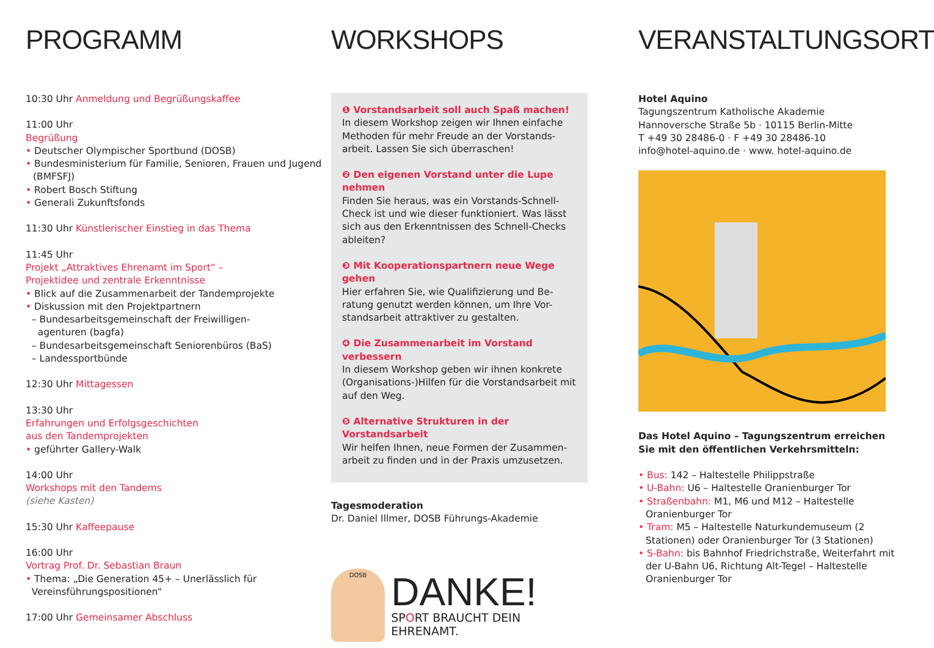PROGRAMM
10:30 Uhr Anmeldung und Begrüßungskaffee
11:00 Uhr
Begrüßung
• Deutscher Olympischer Sportbund (DOSB)
• Bundesministerium für Familie, Senioren, Frauen und Jugend (BMFSFJ)
• Robert Bosch Stiftung
• Generali Zukunftsfonds
11:30 Uhr Künstlerischer Einstieg in das Thema
11:45 Uhr
Projekt „Attraktives Ehrenamt im Sport“ –
Projektidee und zentrale Erkenntnisse
• Blick auf die Zusammenarbeit der Tandemprojekte
• Diskussion mit den Projektpartnern
– Bundesarbeitsgemeinschaft der Freiwilligen-
agenturen (bagfa)
– Bundesarbeitsgemeinschaft Seniorenbüros (BaS)
– Landessportbünde
12:30 Uhr Mittagessen
13:30 Uhr
Erfahrungen und Erfolgsgeschichten
aus den Tandemprojekten
• geführter Gallery-Walk
14:00 Uhr
Workshops mit den Tandems
(siehe Kasten)
15:30 Uhr Kaffeepause
16:00 Uhr
Vortrag Prof. Dr. Sebastian Braun
• Thema: „Die Generation 45+ – Unerlässlich für
Vereinsführungspositionen“
17:00 Uhr Gemeinsamer Abschluss
WORKSHOPS
❶ Vorstandsarbeit soll auch Spaß machen!
In diesem Workshop zeigen wir Ihnen einfache Methoden für mehr Freude an der Vorstands-arbeit. Lassen Sie sich überraschen!
❷ Den eigenen Vorstand unter die Lupe nehmen
Finden Sie heraus, was ein Vorstands-Schnell-Check ist und wie dieser funktioniert. Was lässt sich aus den Erkenntnissen des Schnell-Checks ableiten?
❸ Mit Kooperationspartnern neue Wege gehen
Hier erfahren Sie, wie Qualifizierung und Be-ratung genutzt werden können, um Ihre Vor-standsarbeit attraktiver zu gestalten.
❹ Die Zusammenarbeit im Vorstand verbessern
In diesem Workshop geben wir ihnen konkrete (Organisations-)Hilfen für die Vorstandsarbeit mit auf den Weg.
❺ Alternative Strukturen in der Vorstandsarbeit
Wir helfen Ihnen, neue Formen der Zusammen-arbeit zu finden und in der Praxis umzusetzen.
Tagesmoderation
Dr. Daniel Illmer, DOSB Führungs-Akademie
DOSB
DANKE!
SPORT BRAUCHT DEIN EHRENAMT.
VERANSTALTUNGSORT
Hotel Aquino
Tagungszentrum Katholische Akademie
Hannoversche Straße 5b · 10115 Berlin-Mitte
T +49 30 28486-0 · F +49 30 28486-10
info@hotel-aquino.de · www. hotel-aquino.de
Das Hotel Aquino – Tagungszentrum erreichen Sie mit den öffentlichen Verkehrsmitteln:
• Bus: 142 – Haltestelle Philippstraße
• U-Bahn: U6 – Haltestelle Oranienburger Tor
• Straßenbahn: M1, M6 und M12 – Haltestelle Oranienburger Tor
• Tram: M5 – Haltestelle Naturkundemuseum (2 Stationen) oder Oranienburger Tor (3 Stationen)
• S-Bahn: bis Bahnhof Friedrichstraße, Weiterfahrt mit der U-Bahn U6, Richtung Alt-Tegel – Haltestelle Oranienburger Tor